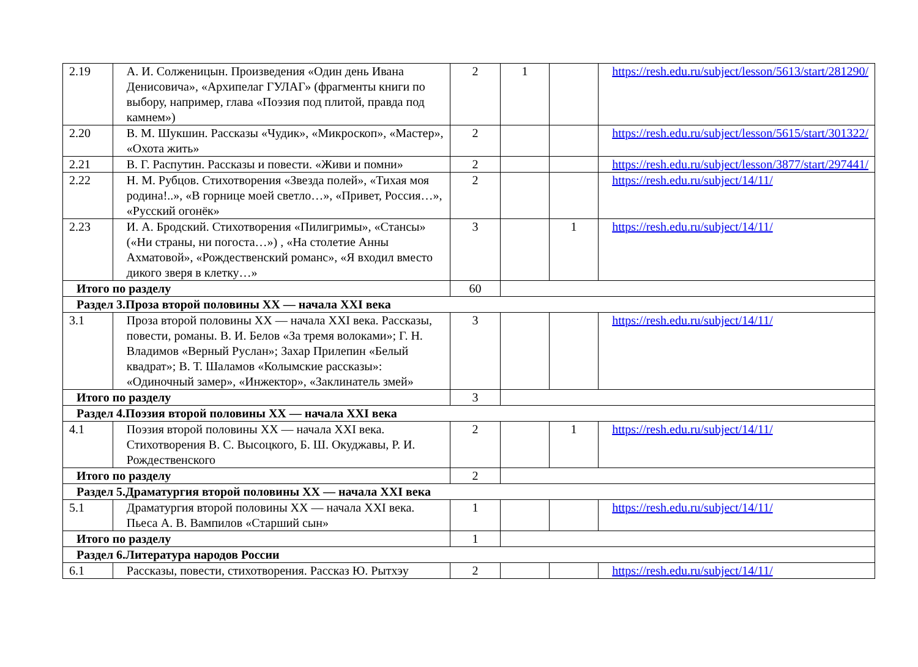| 2.19 | А. И. Солженицын. Произведения «Один день Ивана Денисовича», «Архипелаг ГУЛАГ» (фрагменты книги по выбору, например, глава «Поэзия под плитой, правда под камнем») | 2 | 1 | | https://resh.edu.ru/subject/lesson/5613/start/281290/ |
| 2.20 | В. М. Шукшин. Рассказы «Чудик», «Микроскоп», «Мастер», «Охота жить» | 2 | | | https://resh.edu.ru/subject/lesson/5615/start/301322/ |
| 2.21 | В. Г. Распутин. Рассказы и повести. «Живи и помни» | 2 | | | https://resh.edu.ru/subject/lesson/3877/start/297441/ |
| 2.22 | Н. М. Рубцов. Стихотворения «Звезда полей», «Тихая моя родина!..», «В горнице моей светло…», «Привет, Россия…», «Русский огонёк» | 2 | | | https://resh.edu.ru/subject/14/11/ |
| 2.23 | И. А. Бродский. Стихотворения «Пилигримы», «Стансы» («Ни страны, ни погоста…») , «На столетие Анны Ахматовой», «Рождественский романс», «Я входил вместо дикого зверя в клетку…» | 3 | | 1 | https://resh.edu.ru/subject/14/11/ |
| Итого по разделу | | 60 | | | |
| Раздел 3.Проза второй половины XX — начала XXI века | | | | | |
| 3.1 | Проза второй половины XX — начала XXI века. Рассказы, повести, романы. В. И. Белов «За тремя волоками»; Г. Н. Владимов «Верный Руслан»; Захар Прилепин «Белый квадрат»; В. Т. Шаламов «Колымские рассказы»: «Одиночный замер», «Инжектор», «Заклинатель змей» | 3 | | | https://resh.edu.ru/subject/14/11/ |
| Итого по разделу | | 3 | | | |
| Раздел 4.Поэзия второй половины XX — начала XXI века | | | | | |
| 4.1 | Поэзия второй половины XX — начала XXI века. Стихотворения В. С. Высоцкого, Б. Ш. Окуджавы, Р. И. Рождественского | 2 | | 1 | https://resh.edu.ru/subject/14/11/ |
| Итого по разделу | | 2 | | | |
| Раздел 5.Драматургия второй половины XX — начала XXI века | | | | | |
| 5.1 | Драматургия второй половины XX — начала XXI века. Пьеса А. В. Вампилов «Старший сын» | 1 | | | https://resh.edu.ru/subject/14/11/ |
| Итого по разделу | | 1 | | | |
| Раздел 6.Литература народов России | | | | | |
| 6.1 | Рассказы, повести, стихотворения. Рассказ Ю. Рытхэу | 2 | | | https://resh.edu.ru/subject/14/11/ |